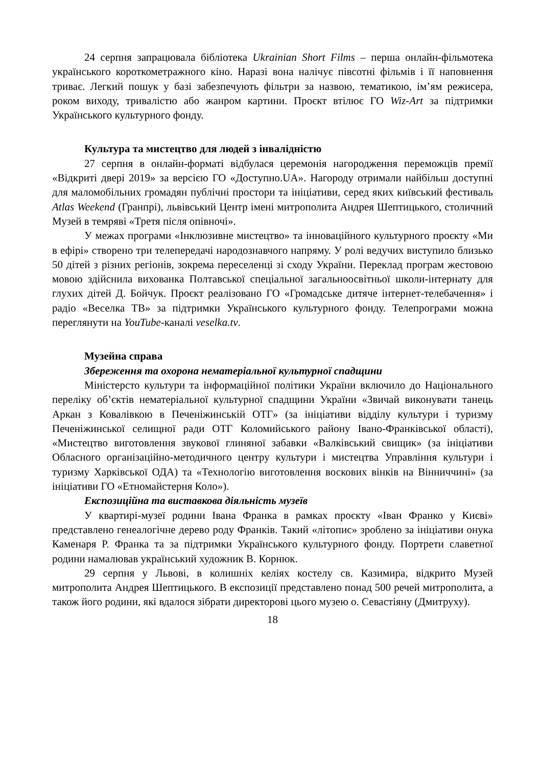24 серпня запрацювала бібліотека Ukrainian Short Films – перша онлайн-фільмотека українського короткометражного кіно. Наразі вона налічує півсотні фільмів і її наповнення триває. Легкий пошук у базі забезпечують фільтри за назвою, тематикою, ім’ям режисера, роком виходу, тривалістю або жанром картини. Проєкт втілює ГО Wiz-Art за підтримки Українського культурного фонду.
Культура та мистецтво для людей з інвалідністю
27 серпня в онлайн-форматі відбулася церемонія нагородження переможців премії «Відкриті двері 2019» за версією ГО «Доступно.UA». Нагороду отримали найбільш доступні для маломобільних громадян публічні простори та ініціативи, серед яких київський фестиваль Atlas Weekend (Гранпрі), львівський Центр імені митрополита Андрея Шептицького, столичний Музей в темряві «Третя після опівночі».
У межах програми «Інклюзивне мистецтво» та інноваційного культурного проєкту «Ми в ефірі» створено три телепередачі народознавчого напряму. У ролі ведучих виступило близько 50 дітей з різних регіонів, зокрема переселенці зі сходу України. Переклад програм жестовою мовою здійснила вихованка Полтавської спеціальної загальноосвітньої школи-інтернату для глухих дітей Д. Бойчук. Проєкт реалізовано ГО «Громадське дитяче інтернет-телебачення» і радіо «Веселка ТВ» за підтримки Українського культурного фонду. Телепрограми можна переглянути на YouTube-каналі veselka.tv.
Музейна справа
Збереження та охорона нематеріальної культурної спадщини
Міністерсто культури та інформаційної політики України включило до Національного переліку об’єктів нематеріальної культурної спадщини України «Звичай виконувати танець Аркан з Ковалівкою в Печеніжинській ОТГ» (за ініціативи відділу культури і туризму Печеніжинської селищної ради ОТГ Коломийського району Івано-Франківської області), «Мистецтво виготовлення звукової глиняної забавки «Валківський свищик» (за ініціативи Обласного організаційно-методичного центру культури і мистецтва Управління культури і туризму Харківської ОДА) та «Технологію виготовлення воскових вінків на Вінниччині» (за ініціативи ГО «Етномайстерня Коло»).
Експозиційна та виставкова діяльність музеїв
У квартирі-музеї родини Івана Франка в рамках проєкту «Іван Франко у Києві» представлено генеалогічне дерево роду Франків. Такий «літопис» зроблено за ініціативи онука Каменаря Р. Франка та за підтримки Українського культурного фонду. Портрети славетної родини намалював український художник В. Корнюк.
29 серпня у Львові, в колишніх келіях костелу св. Казимира, відкрито Музей митрополита Андрея Шептицького. В експозиції представлено понад 500 речей митрополита, а також його родини, які вдалося зібрати директорові цього музею о. Севастіяну (Дмитруху).
18